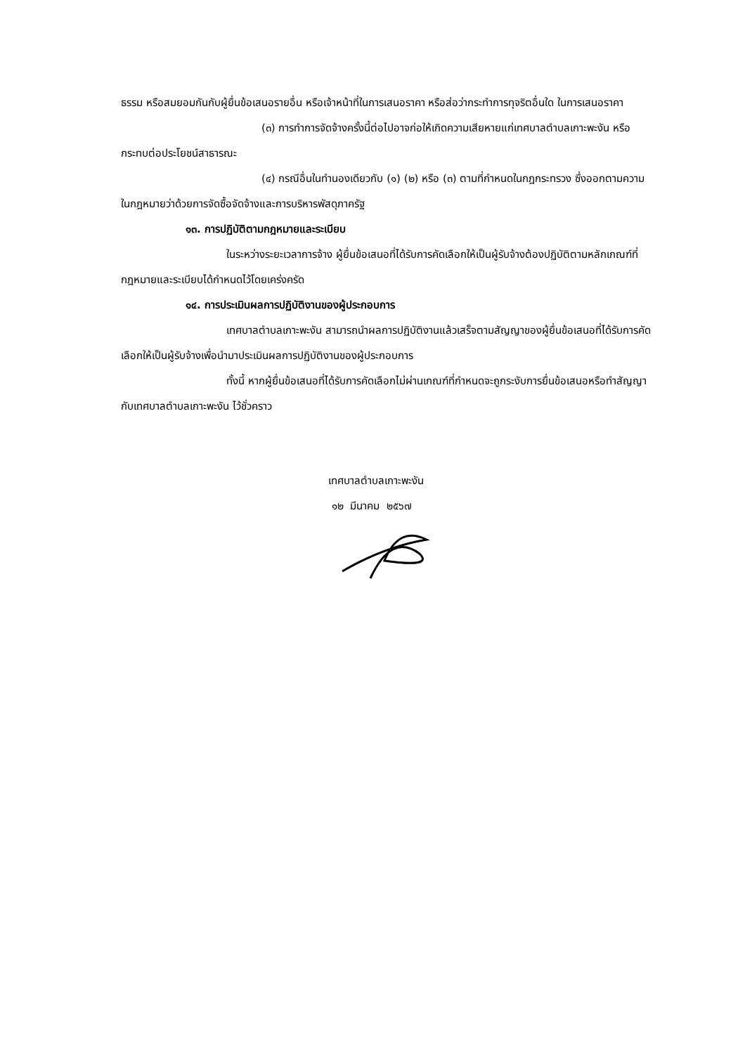ธรรม หรือสมยอมกันกับผู้ยื่นข้อเสนอรายอื่น หรือเจ้าหน้าที่ในการเสนอราคา หรือส่อว่ากระทำการทุจริตอื่นใด ในการเสนอราคา
(๓) การทำการจัดจ้างครั้งนี้ต่อไปอาจก่อให้เกิดความเสียหายแก่เทศบาลตำบลเกาะพะงัน หรือกระทบต่อประโยชน์สาธารณะ
(๔) กรณีอื่นในทำนองเดียวกับ (๑) (๒) หรือ (๓) ตามที่กำหนดในกฎกระทรวง ซึ่งออกตามความในกฎหมายว่าด้วยการจัดซื้อจัดจ้างและการบริหารพัสดุภาครัฐ
๑๓. การปฏิบัติตามกฎหมายและระเบียบ
ในระหว่างระยะเวลาการจ้าง ผู้ยื่นข้อเสนอที่ได้รับการคัดเลือกให้เป็นผู้รับจ้างต้องปฏิบัติตามหลักเกณฑ์ที่กฎหมายและระเบียบได้กำหนดไว้โดยเคร่งครัด
๑๔. การประเมินผลการปฏิบัติงานของผู้ประกอบการ
เทศบาลตำบลเกาะพะงัน สามารถนำผลการปฏิบัติงานแล้วเสร็จตามสัญญาของผู้ยื่นข้อเสนอที่ได้รับการคัดเลือกให้เป็นผู้รับจ้างเพื่อนำมาประเมินผลการปฏิบัติงานของผู้ประกอบการ
ทั้งนี้ หากผู้ยื่นข้อเสนอที่ได้รับการคัดเลือกไม่ผ่านเกณฑ์ที่กำหนดจะถูกระงับการยื่นข้อเสนอหรือทำสัญญากับเทศบาลตำบลเกาะพะงัน ไว้ชั่วคราว
เทศบาลตำบลเกาะพะงัน
๑๒ มีนาคม ๒๕๖๗